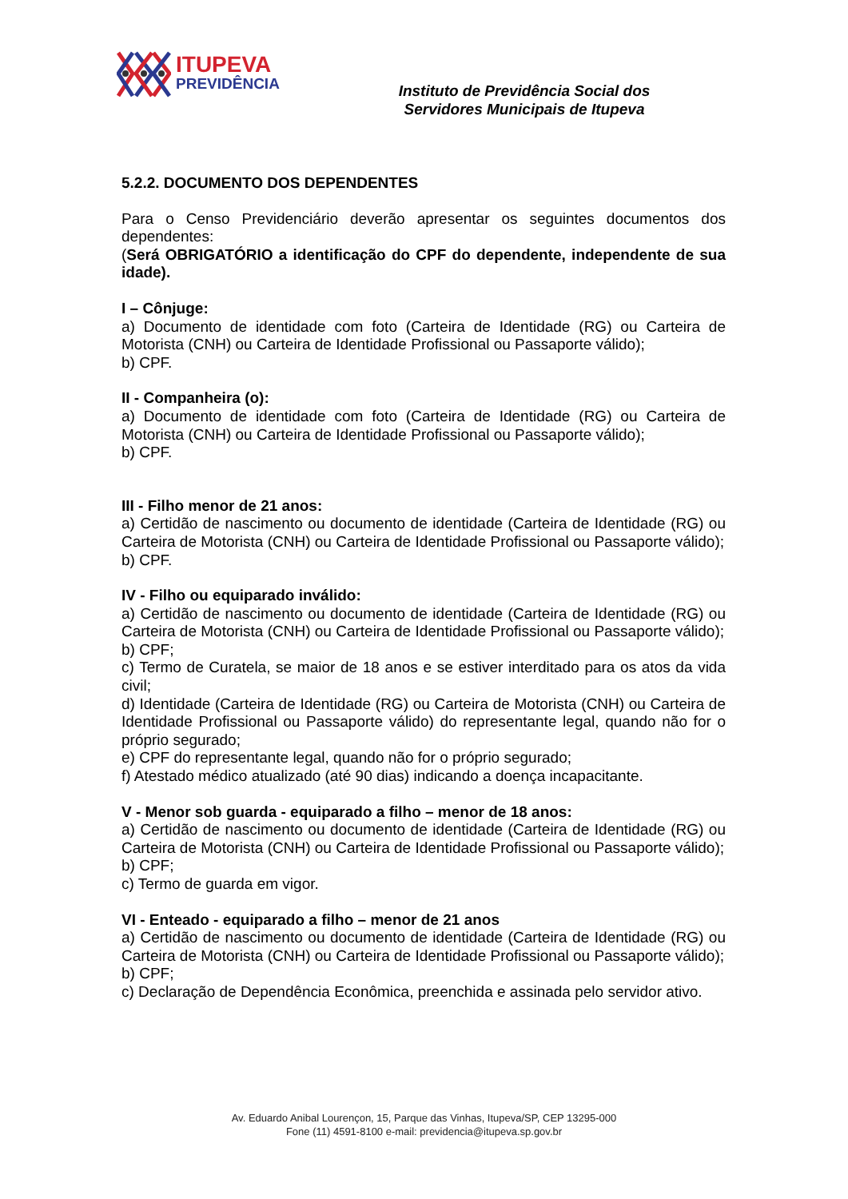ITUPEVA
PREVIDÊNCIA
Instituto de Previdência Social dos
Servidores Municipais de Itupeva
5.2.2. DOCUMENTO DOS DEPENDENTES
Para o Censo Previdenciário deverão apresentar os seguintes documentos dos dependentes:
(Será OBRIGATÓRIO a identificação do CPF do dependente, independente de sua idade).
I – Cônjuge:
a) Documento de identidade com foto (Carteira de Identidade (RG) ou Carteira de Motorista (CNH) ou Carteira de Identidade Profissional ou Passaporte válido);
b) CPF.
II - Companheira (o):
a) Documento de identidade com foto (Carteira de Identidade (RG) ou Carteira de Motorista (CNH) ou Carteira de Identidade Profissional ou Passaporte válido);
b) CPF.
III - Filho menor de 21 anos:
a) Certidão de nascimento ou documento de identidade (Carteira de Identidade (RG) ou Carteira de Motorista (CNH) ou Carteira de Identidade Profissional ou Passaporte válido);
b) CPF.
IV - Filho ou equiparado inválido:
a) Certidão de nascimento ou documento de identidade (Carteira de Identidade (RG) ou Carteira de Motorista (CNH) ou Carteira de Identidade Profissional ou Passaporte válido);
b) CPF;
c) Termo de Curatela, se maior de 18 anos e se estiver interditado para os atos da vida civil;
d) Identidade (Carteira de Identidade (RG) ou Carteira de Motorista (CNH) ou Carteira de Identidade Profissional ou Passaporte válido) do representante legal, quando não for o próprio segurado;
e) CPF do representante legal, quando não for o próprio segurado;
f) Atestado médico atualizado (até 90 dias) indicando a doença incapacitante.
V - Menor sob guarda - equiparado a filho – menor de 18 anos:
a) Certidão de nascimento ou documento de identidade (Carteira de Identidade (RG) ou Carteira de Motorista (CNH) ou Carteira de Identidade Profissional ou Passaporte válido);
b) CPF;
c) Termo de guarda em vigor.
VI - Enteado - equiparado a filho – menor de 21 anos
a) Certidão de nascimento ou documento de identidade (Carteira de Identidade (RG) ou Carteira de Motorista (CNH) ou Carteira de Identidade Profissional ou Passaporte válido);
b) CPF;
c) Declaração de Dependência Econômica, preenchida e assinada pelo servidor ativo.
Av. Eduardo Anibal Lourençon, 15, Parque das Vinhas, Itupeva/SP, CEP 13295-000
Fone (11) 4591-8100 e-mail: previdencia@itupeva.sp.gov.br